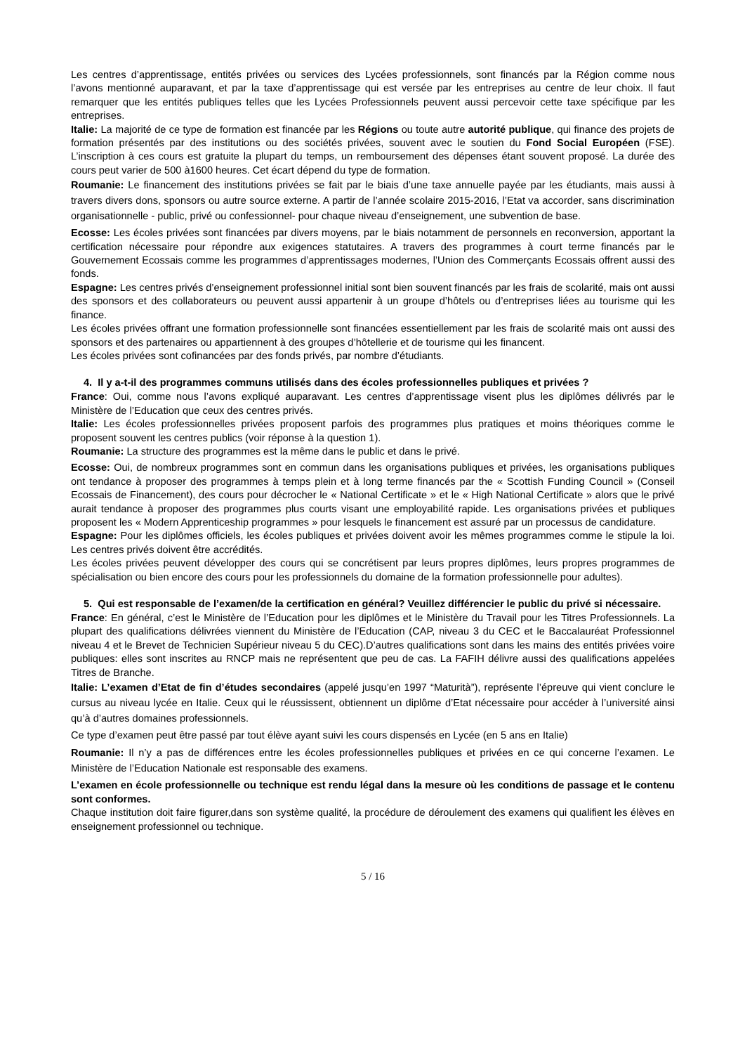Les centres d’apprentissage, entités privées ou services des Lycées professionnels, sont financés par la Région comme nous l’avons mentionné auparavant, et par la taxe d’apprentissage qui est versée par les entreprises au centre de leur choix. Il faut remarquer que les entités publiques telles que les Lycées Professionnels peuvent aussi percevoir cette taxe spécifique par les entreprises.
Italie: La majorité de ce type de formation est financée par les Régions ou toute autre autorité publique, qui finance des projets de formation présentés par des institutions ou des sociétés privées, souvent avec le soutien du Fond Social Européen (FSE). L’inscription à ces cours est gratuite la plupart du temps, un remboursement des dépenses étant souvent proposé. La durée des cours peut varier de 500 à1600 heures. Cet écart dépend du type de formation.
Roumanie: Le financement des institutions privées se fait par le biais d’une taxe annuelle payée par les étudiants, mais aussi à travers divers dons, sponsors ou autre source externe. A partir de l’année scolaire 2015-2016, l’Etat va accorder, sans discrimination organisationnelle - public, privé ou confessionnel- pour chaque niveau d’enseignement, une subvention de base.
Ecosse: Les écoles privées sont financées par divers moyens, par le biais notamment de personnels en reconversion, apportant la certification nécessaire pour répondre aux exigences statutaires. A travers des programmes à court terme financés par le Gouvernement Ecossais comme les programmes d’apprentissages modernes, l’Union des Commerçants Ecossais offrent aussi des fonds.
Espagne: Les centres privés d’enseignement professionnel initial sont bien souvent financés par les frais de scolarité, mais ont aussi des sponsors et des collaborateurs ou peuvent aussi appartenir à un groupe d’hôtels ou d’entreprises liées au tourisme qui les finance.
Les écoles privées offrant une formation professionnelle sont financées essentiellement par les frais de scolarité mais ont aussi des sponsors et des partenaires ou appartiennent à des groupes d’hôtellerie et de tourisme qui les financent.
Les écoles privées sont cofinancées par des fonds privés, par nombre d’étudiants.
4. Il y a-t-il des programmes communs utilisés dans des écoles professionnelles publiques et privées ?
France: Oui, comme nous l’avons expliqué auparavant. Les centres d’apprentissage visent plus les diplômes délivrés par le Ministère de l’Education que ceux des centres privés.
Italie: Les écoles professionnelles privées proposent parfois des programmes plus pratiques et moins théoriques comme le proposent souvent les centres publics (voir réponse à la question 1).
Roumanie: La structure des programmes est la même dans le public et dans le privé.
Ecosse: Oui, de nombreux programmes sont en commun dans les organisations publiques et privées, les organisations publiques ont tendance à proposer des programmes à temps plein et à long terme financés par the « Scottish Funding Council » (Conseil Ecossais de Financement), des cours pour décrocher le « National Certificate » et le « High National Certificate » alors que le privé aurait tendance à proposer des programmes plus courts visant une employabilité rapide. Les organisations privées et publiques proposent les « Modern Apprenticeship programmes » pour lesquels le financement est assuré par un processus de candidature.
Espagne: Pour les diplômes officiels, les écoles publiques et privées doivent avoir les mêmes programmes comme le stipule la loi. Les centres privés doivent être accrédités.
Les écoles privées peuvent développer des cours qui se concrétisent par leurs propres diplômes, leurs propres programmes de spécialisation ou bien encore des cours pour les professionnels du domaine de la formation professionnelle pour adultes).
5. Qui est responsable de l’examen/de la certification en général? Veuillez différencier le public du privé si nécessaire.
France: En général, c’est le Ministère de l’Education pour les diplômes et le Ministère du Travail pour les Titres Professionnels. La plupart des qualifications délivrées viennent du Ministère de l’Education (CAP, niveau 3 du CEC et le Baccalauréat Professionnel niveau 4 et le Brevet de Technicien Supérieur niveau 5 du CEC).D’autres qualifications sont dans les mains des entités privées voire publiques: elles sont inscrites au RNCP mais ne représentent que peu de cas. La FAFIH délivre aussi des qualifications appelées Titres de Branche.
Italie: L’examen d’Etat de fin d’études secondaires (appelé jusqu’en 1997 “Maturità”), représente l’épreuve qui vient conclure le cursus au niveau lycée en Italie. Ceux qui le réussissent, obtiennent un diplôme d’Etat nécessaire pour accéder à l’université ainsi qu’à d’autres domaines professionnels.
Ce type d’examen peut être passé par tout élève ayant suivi les cours dispensés en Lycée (en 5 ans en Italie)
Roumanie: Il n’y a pas de différences entre les écoles professionnelles publiques et privées en ce qui concerne l’examen. Le Ministère de l’Education Nationale est responsable des examens.
L’examen en école professionnelle ou technique est rendu légal dans la mesure où les conditions de passage et le contenu sont conformes.
Chaque institution doit faire figurer,dans son système qualité, la procédure de déroulement des examens qui qualifient les élèves en enseignement professionnel ou technique.
5 / 16